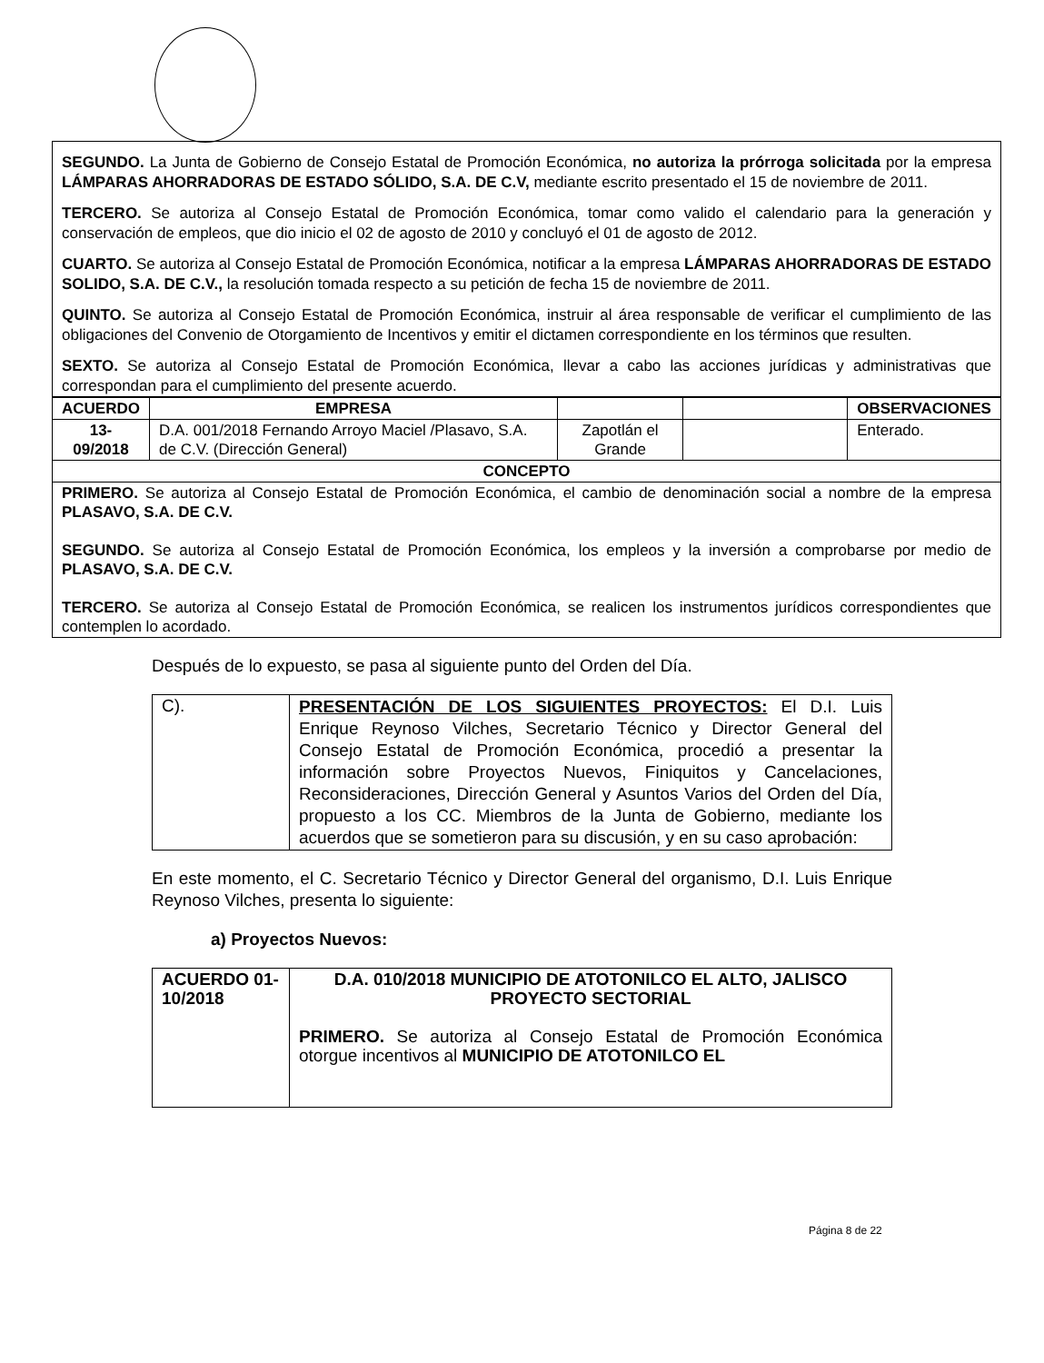SEGUNDO. La Junta de Gobierno de Consejo Estatal de Promoción Económica, no autoriza la prórroga solicitada por la empresa LÁMPARAS AHORRADORAS DE ESTADO SÓLIDO, S.A. DE C.V, mediante escrito presentado el 15 de noviembre de 2011.
TERCERO. Se autoriza al Consejo Estatal de Promoción Económica, tomar como valido el calendario para la generación y conservación de empleos, que dio inicio el 02 de agosto de 2010 y concluyó el 01 de agosto de 2012.
CUARTO. Se autoriza al Consejo Estatal de Promoción Económica, notificar a la empresa LÁMPARAS AHORRADORAS DE ESTADO SOLIDO, S.A. DE C.V., la resolución tomada respecto a su petición de fecha 15 de noviembre de 2011.
QUINTO. Se autoriza al Consejo Estatal de Promoción Económica, instruir al área responsable de verificar el cumplimiento de las obligaciones del Convenio de Otorgamiento de Incentivos y emitir el dictamen correspondiente en los términos que resulten.
SEXTO. Se autoriza al Consejo Estatal de Promoción Económica, llevar a cabo las acciones jurídicas y administrativas que correspondan para el cumplimiento del presente acuerdo.
| ACUERDO | EMPRESA | | | OBSERVACIONES |
| --- | --- | --- | --- | --- |
| 13-09/2018 | D.A. 001/2018 Fernando Arroyo Maciel /Plasavo, S.A. de C.V. (Dirección General) | Zapotlán el Grande | | Enterado. |
| CONCEPTO | | | | |
| PRIMERO. Se autoriza al Consejo Estatal de Promoción Económica, el cambio de denominación social a nombre de la empresa PLASAVO, S.A. DE C.V. SEGUNDO. Se autoriza al Consejo Estatal de Promoción Económica, los empleos y la inversión a comprobarse por medio de PLASAVO, S.A. DE C.V. TERCERO. Se autoriza al Consejo Estatal de Promoción Económica, se realicen los instrumentos jurídicos correspondientes que contemplen lo acordado. | | | | |
Después de lo expuesto, se pasa al siguiente punto del Orden del Día.
| C). | PRESENTACIÓN DE LOS SIGUIENTES PROYECTOS: El D.I. Luis Enrique Reynoso Vilches, Secretario Técnico y Director General del Consejo Estatal de Promoción Económica, procedió a presentar la información sobre Proyectos Nuevos, Finiquitos y Cancelaciones, Reconsideraciones, Dirección General y Asuntos Varios del Orden del Día, propuesto a los CC. Miembros de la Junta de Gobierno, mediante los acuerdos que se sometieron para su discusión, y en su caso aprobación: |
En este momento, el C. Secretario Técnico y Director General del organismo, D.I. Luis Enrique Reynoso Vilches, presenta lo siguiente:
a) Proyectos Nuevos:
| ACUERDO 01-10/2018 | D.A. 010/2018 MUNICIPIO DE ATOTONILCO EL ALTO, JALISCO PROYECTO SECTORIAL PRIMERO. Se autoriza al Consejo Estatal de Promoción Económica otorgue incentivos al MUNICIPIO DE ATOTONILCO EL |
Página 8 de 22